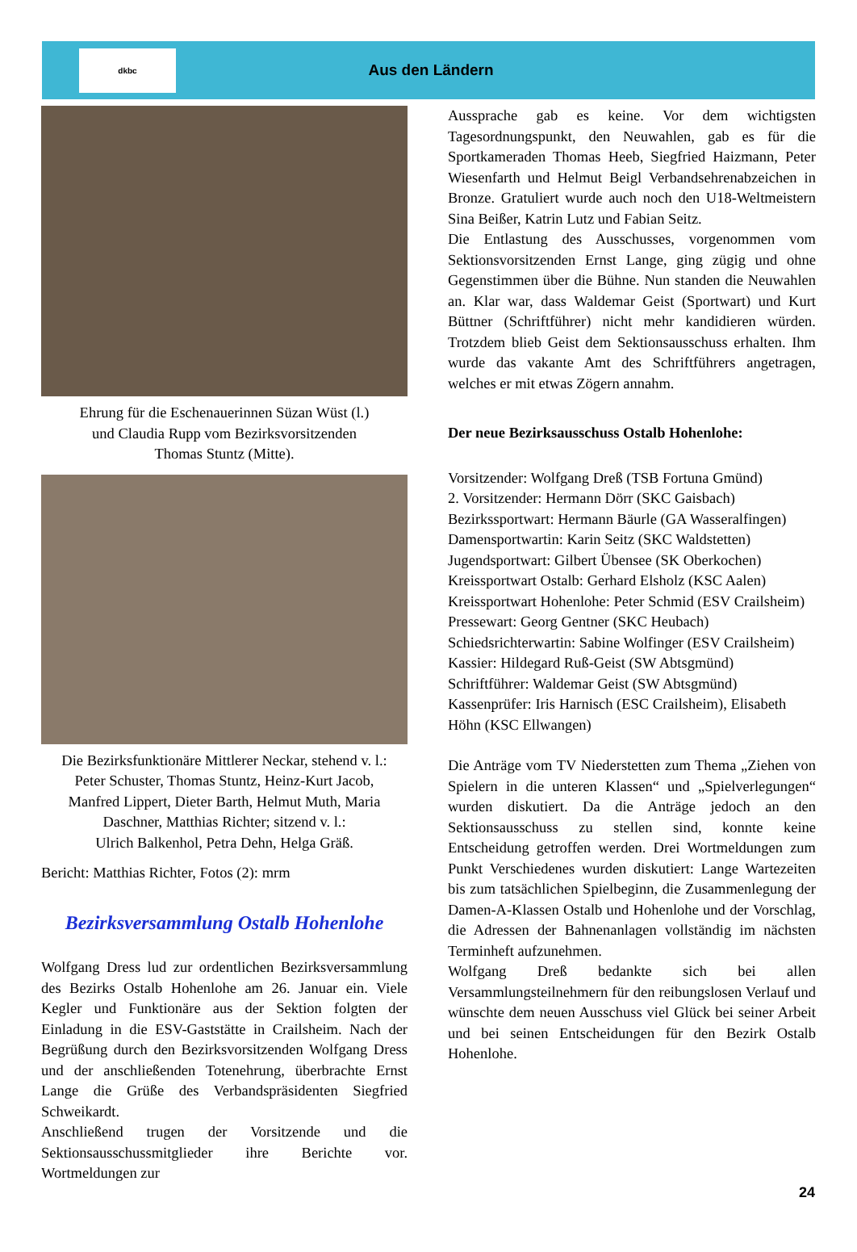dkbc
Aus den Ländern
Ehrung für die Eschenauerinnen Süzan Wüst (l.)
und Claudia Rupp vom Bezirksvorsitzenden
Thomas Stuntz (Mitte).
Die Bezirksfunktionäre Mittlerer Neckar, stehend v. l.:
Peter Schuster, Thomas Stuntz, Heinz-Kurt Jacob,
Manfred Lippert, Dieter Barth, Helmut Muth, Maria
Daschner, Matthias Richter; sitzend v. l.:
Ulrich Balkenhol, Petra Dehn, Helga Gräß.
Bericht: Matthias Richter, Fotos (2): mrm
Bezirksversammlung Ostalb Hohenlohe
Wolfgang Dress lud zur ordentlichen Bezirksversammlung des Bezirks Ostalb Hohenlohe am 26. Januar ein. Viele Kegler und Funktionäre aus der Sektion folgten der Einladung in die ESV-Gaststätte in Crailsheim. Nach der Begrüßung durch den Bezirksvorsitzenden Wolfgang Dress und der anschließenden Totenehrung, überbrachte Ernst Lange die Grüße des Verbandspräsidenten Siegfried Schweikardt.
Anschließend trugen der Vorsitzende und die Sektionsausschussmitglieder ihre Berichte vor. Wortmeldungen zur
Aussprache gab es keine. Vor dem wichtigsten Tagesordnungspunkt, den Neuwahlen, gab es für die Sportkameraden Thomas Heeb, Siegfried Haizmann, Peter Wiesenfarth und Helmut Beigl Verbandsehrenabzeichen in Bronze. Gratuliert wurde auch noch den U18-Weltmeistern Sina Beißer, Katrin Lutz und Fabian Seitz.
Die Entlastung des Ausschusses, vorgenommen vom Sektionsvorsitzenden Ernst Lange, ging zügig und ohne Gegenstimmen über die Bühne. Nun standen die Neuwahlen an. Klar war, dass Waldemar Geist (Sportwart) und Kurt Büttner (Schriftführer) nicht mehr kandidieren würden. Trotzdem blieb Geist dem Sektionsausschuss erhalten. Ihm wurde das vakante Amt des Schriftführers angetragen, welches er mit etwas Zögern annahm.
Der neue Bezirksausschuss Ostalb Hohenlohe:
Vorsitzender: Wolfgang Dreß (TSB Fortuna Gmünd)
2. Vorsitzender: Hermann Dörr (SKC Gaisbach)
Bezirkssportwart: Hermann Bäurle (GA Wasseralfingen)
Damensportwartin: Karin Seitz (SKC Waldstetten)
Jugendsportwart: Gilbert Übensee (SK Oberkochen)
Kreissportwart Ostalb: Gerhard Elsholz (KSC Aalen)
Kreissportwart Hohenlohe: Peter Schmid (ESV Crailsheim)
Pressewart: Georg Gentner (SKC Heubach)
Schiedsrichterwartin: Sabine Wolfinger (ESV Crailsheim)
Kassier: Hildegard Ruß-Geist (SW Abtsgmünd)
Schriftführer: Waldemar Geist (SW Abtsgmünd)
Kassenprüfer: Iris Harnisch (ESC Crailsheim), Elisabeth Höhn (KSC Ellwangen)
Die Anträge vom TV Niederstetten zum Thema „Ziehen von Spielern in die unteren Klassen“ und „Spielverlegungen“ wurden diskutiert. Da die Anträge jedoch an den Sektionsausschuss zu stellen sind, konnte keine Entscheidung getroffen werden. Drei Wortmeldungen zum Punkt Verschiedenes wurden diskutiert: Lange Wartezeiten bis zum tatsächlichen Spielbeginn, die Zusammenlegung der Damen-A-Klassen Ostalb und Hohenlohe und der Vorschlag, die Adressen der Bahnenanlagen vollständig im nächsten Terminheft aufzunehmen.
Wolfgang Dreß bedankte sich bei allen Versammlungsteilnehmern für den reibungslosen Verlauf und wünschte dem neuen Ausschuss viel Glück bei seiner Arbeit und bei seinen Entscheidungen für den Bezirk Ostalb Hohenlohe.
24